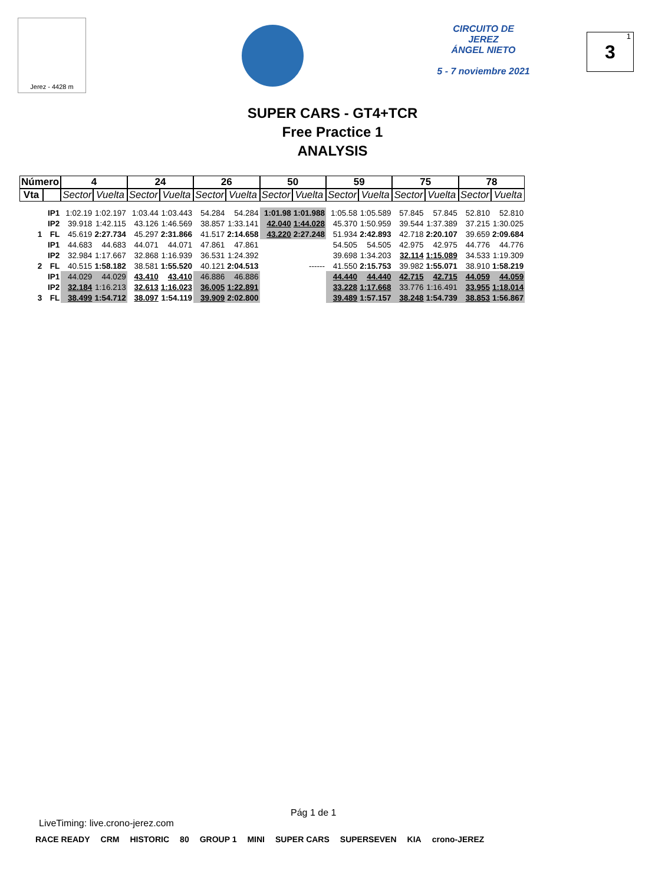Jerez - 4428 m
CIRCUITO DE
JEREZ
ÁNGEL NIETO
5 - 7 noviembre 2021
3<sup>1</sup>
SUPER CARS - GT4+TCR
Free Practice 1
ANALYSIS
| Número | | 4 | | 24 | | 26 | | 50 | | 59 | | 75 | | 78 | |
| --- | --- | --- | --- | --- | --- | --- | --- | --- | --- | --- | --- | --- | --- | --- | --- |
| Vta | | Sector | Vuelta | Sector | Vuelta | Sector | Vuelta | Sector | Vuelta | Sector | Vuelta | Sector | Vuelta | Sector | Vuelta |
| | IP1 | 1:02.19 | 1:02.197 | 1:03.44 | 1:03.443 | 54.284 | 54.284 | 1:01.98 | 1:01.988 | 1:05.58 | 1:05.589 | 57.845 | 57.845 | 52.810 | 52.810 |
| | IP2 | 39.918 | 1:42.115 | 43.126 | 1:46.569 | 38.857 | 1:33.141 | 42.040 | 1:44.028 | 45.370 | 1:50.959 | 39.544 | 1:37.389 | 37.215 | 1:30.025 |
| 1 | FL | 45.619 | 2:27.734 | 45.297 | 2:31.866 | 41.517 | 2:14.658 | 43.220 | 2:27.248 | 51.934 | 2:42.893 | 42.718 | 2:20.107 | 39.659 | 2:09.684 |
| | IP1 | 44.683 | 44.683 | 44.071 | 44.071 | 47.861 | 47.861 | | | 54.505 | 54.505 | 42.975 | 42.975 | 44.776 | 44.776 |
| | IP2 | 32.984 | 1:17.667 | 32.868 | 1:16.939 | 36.531 | 1:24.392 | | | 39.698 | 1:34.203 | 32.114 | 1:15.089 | 34.533 | 1:19.309 |
| 2 | FL | 40.515 | 1:58.182 | 38.581 | 1:55.520 | 40.121 | 2:04.513 | | ------ | 41.550 | 2:15.753 | 39.982 | 1:55.071 | 38.910 | 1:58.219 |
| | IP1 | 44.029 | 44.029 | 43.410 | 43.410 | 46.886 | 46.886 | | | 44.440 | 44.440 | 42.715 | 42.715 | 44.059 | 44.059 |
| | IP2 | 32.184 | 1:16.213 | 32.613 | 1:16.023 | 36.005 | 1:22.891 | | | 33.228 | 1:17.668 | 33.776 | 1:16.491 | 33.955 | 1:18.014 |
| 3 | FL | 38.499 | 1:54.712 | 38.097 | 1:54.119 | 39.909 | 2:02.800 | | | 39.489 | 1:57.157 | 38.248 | 1:54.739 | 38.853 | 1:56.867 |
Pág 1 de 1
LiveTiming: live.crono-jerez.com
RACE READY CRM HISTORIC 80 GROUP 1 MINI SUPER CARS SUPERSEVEN KIA crono-JEREZ